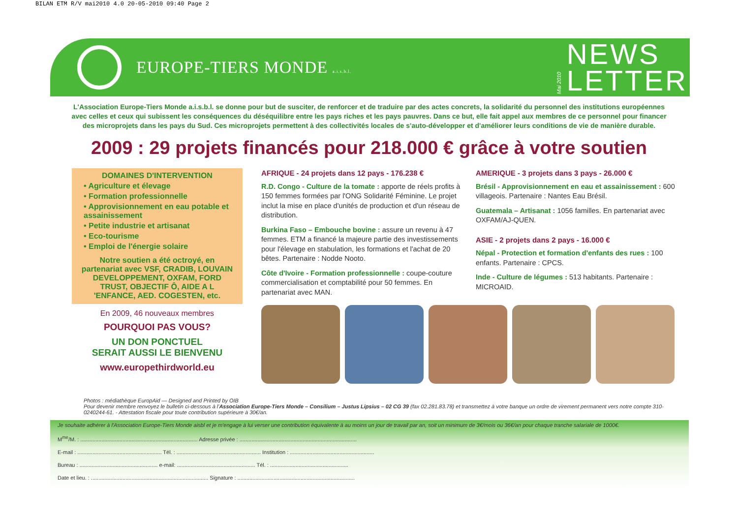BILAN ETM R/V mai2010 4.0 20-05-2010 09:40 Page 2
EUROPE-TIERS MONDE a.i.s.b.l.
Mai 2010
NEWS
LETTER
L'Association Europe-Tiers Monde a.i.s.b.l. se donne pour but de susciter, de renforcer et de traduire par des actes concrets, la solidarité du personnel des institutions européennes avec celles et ceux qui subissent les conséquences du déséquilibre entre les pays riches et les pays pauvres. Dans ce but, elle fait appel aux membres de ce personnel pour financer des microprojets dans les pays du Sud. Ces microprojets permettent à des collectivités locales de s'auto-développer et d'améliorer leurs conditions de vie de manière durable.
2009 : 29 projets financés pour 218.000 € grâce à votre soutien
DOMAINES D'INTERVENTION
• Agriculture et élevage
• Formation professionnelle
• Approvisionnement en eau potable et assainissement
• Petite industrie et artisanat
• Eco-tourisme
• Emploi de l'énergie solaire
Notre soutien a été octroyé, en partenariat avec VSF, CRADIB, LOUVAIN DEVELOPPEMENT, OXFAM, FORD TRUST, OBJECTIF Ô, AIDE A L 'ENFANCE, AED. COGESTEN, etc.
En 2009, 46 nouveaux membres
POURQUOI PAS VOUS?
UN DON PONCTUEL
SERAIT AUSSI LE BIENVENU
www.europethirdworld.eu
AFRIQUE - 24 projets dans 12 pays - 176.238 €
R.D. Congo - Culture de la tomate : apporte de réels profits à 150 femmes formées par l'ONG Solidarité Féminine. Le projet inclut la mise en place d'unités de production et d'un réseau de distribution.
Burkina Faso – Embouche bovine : assure un revenu à 47 femmes. ETM a financé la majeure partie des investissements pour l'élevage en stabulation, les formations et l'achat de 20 bêtes. Partenaire : Nodde Nooto.
Côte d'Ivoire - Formation professionnelle : coupe-couture commercialisation et comptabilité pour 50 femmes. En partenariat avec MAN.
AMERIQUE - 3 projets dans 3 pays - 26.000 €
Brésil - Approvisionnement en eau et assainissement : 600 villageois. Partenaire : Nantes Eau Brésil.
Guatemala – Artisanat : 1056 familles. En partenariat avec OXFAM/AJ-QUEN.
ASIE - 2 projets dans 2 pays - 16.000 €
Népal - Protection et formation d'enfants des rues : 100 enfants. Partenaire : CPCS.
Inde - Culture de légumes : 513 habitants. Partenaire : MICROAID.
Photos : médiathèque EuropAid — Designed and Printed by OIB
Pour devenir membre renvoyez le bulletin ci-dessous à l'Association Europe-Tiers Monde – Consilium – Justus Lipsius – 02 CG 39 (fax 02.281.83.78) et transmettez à votre banque un ordre de virement permanent vers notre compte 310-0240244-61. - Attestation fiscale pour toute contribution supérieure à 30€/an.
Je souhaite adhérer à l'Association Europe-Tiers Monde aisbl et je m'engage à lui verser une contribution équivalente à au moins un jour de travail par an, soit un minimum de 3€/mois ou 36€/an pour chaque tranche salariale de 1000€.
M<sup>me</sup>/M. : .............................................................................. Adresse privée : ..............................................................................
E-mail : ........................................................ Tél. : ........................................................ Institution : ........................................................
Bureau : .................................................... e-mail: .................................................... Tél. : ....................................................
Date et lieu. : .............................................................................. Signature : ..............................................................................